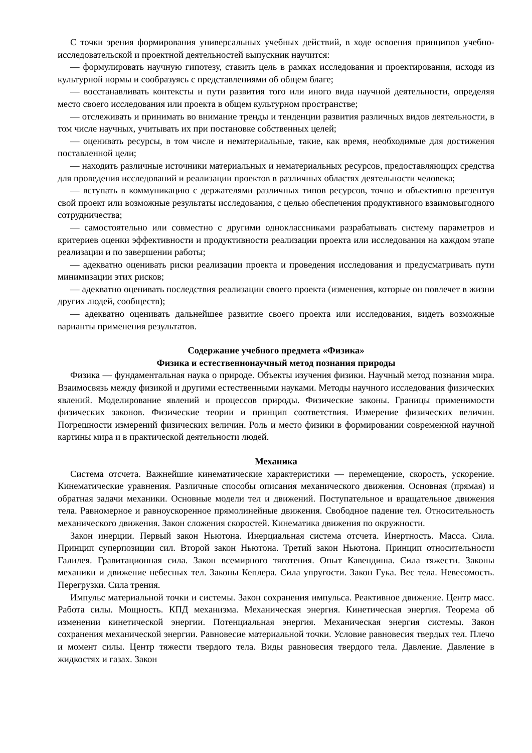С точки зрения формирования универсальных учебных действий, в ходе освоения принципов учебно-исследовательской и проектной деятельностей выпускник научится:
— формулировать научную гипотезу, ставить цель в рамках исследования и проектирования, исходя из культурной нормы и сообразуясь с представлениями об общем благе;
— восстанавливать контексты и пути развития того или иного вида научной деятельности, определяя место своего исследования или проекта в общем культурном пространстве;
— отслеживать и принимать во внимание тренды и тенденции развития различных видов деятельности, в том числе научных, учитывать их при постановке собственных целей;
— оценивать ресурсы, в том числе и нематериальные, такие, как время, необходимые для достижения поставленной цели;
— находить различные источники материальных и нематериальных ресурсов, предоставляющих средства для проведения исследований и реализации проектов в различных областях деятельности человека;
— вступать в коммуникацию с держателями различных типов ресурсов, точно и объективно презентуя свой проект или возможные результаты исследования, с целью обеспечения продуктивного взаимовыгодного сотрудничества;
— самостоятельно или совместно с другими одноклассниками разрабатывать систему параметров и критериев оценки эффективности и продуктивности реализации проекта или исследования на каждом этапе реализации и по завершении работы;
— адекватно оценивать риски реализации проекта и проведения исследования и предусматривать пути минимизации этих рисков;
— адекватно оценивать последствия реализации своего проекта (изменения, которые он повлечет в жизни других людей, сообществ);
— адекватно оценивать дальнейшее развитие своего проекта или исследования, видеть возможные варианты применения результатов.
Содержание учебного предмета «Физика»
Физика и естественнонаучный метод познания природы
Физика — фундаментальная наука о природе. Объекты изучения физики. Научный метод познания мира. Взаимосвязь между физикой и другими естественными науками. Методы научного исследования физических явлений. Моделирование явлений и процессов природы. Физические законы. Границы применимости физических законов. Физические теории и принцип соответствия. Измерение физических величин. Погрешности измерений физических величин. Роль и место физики в формировании современной научной картины мира и в практической деятельности людей.
Механика
Система отсчета. Важнейшие кинематические характеристики — перемещение, скорость, ускорение. Кинематические уравнения. Различные способы описания механического движения. Основная (прямая) и обратная задачи механики. Основные модели тел и движений. Поступательное и вращательное движения тела. Равномерное и равноускоренное прямолинейные движения. Свободное падение тел. Относительность механического движения. Закон сложения скоростей. Кинематика движения по окружности.
Закон инерции. Первый закон Ньютона. Инерциальная система отсчета. Инертность. Масса. Сила. Принцип суперпозиции сил. Второй закон Ньютона. Третий закон Ньютона. Принцип относительности Галилея. Гравитационная сила. Закон всемирного тяготения. Опыт Кавендиша. Сила тяжести. Законы механики и движение небесных тел. Законы Кеплера. Сила упругости. Закон Гука. Вес тела. Невесомость. Перегрузки. Сила трения.
Импульс материальной точки и системы. Закон сохранения импульса. Реактивное движение. Центр масс. Работа силы. Мощность. КПД механизма. Механическая энергия. Кинетическая энергия. Теорема об изменении кинетической энергии. Потенциальная энергия. Механическая энергия системы. Закон сохранения механической энергии. Равновесие материальной точки. Условие равновесия твердых тел. Плечо и момент силы. Центр тяжести твердого тела. Виды равновесия твердого тела. Давление. Давление в жидкостях и газах. Закон